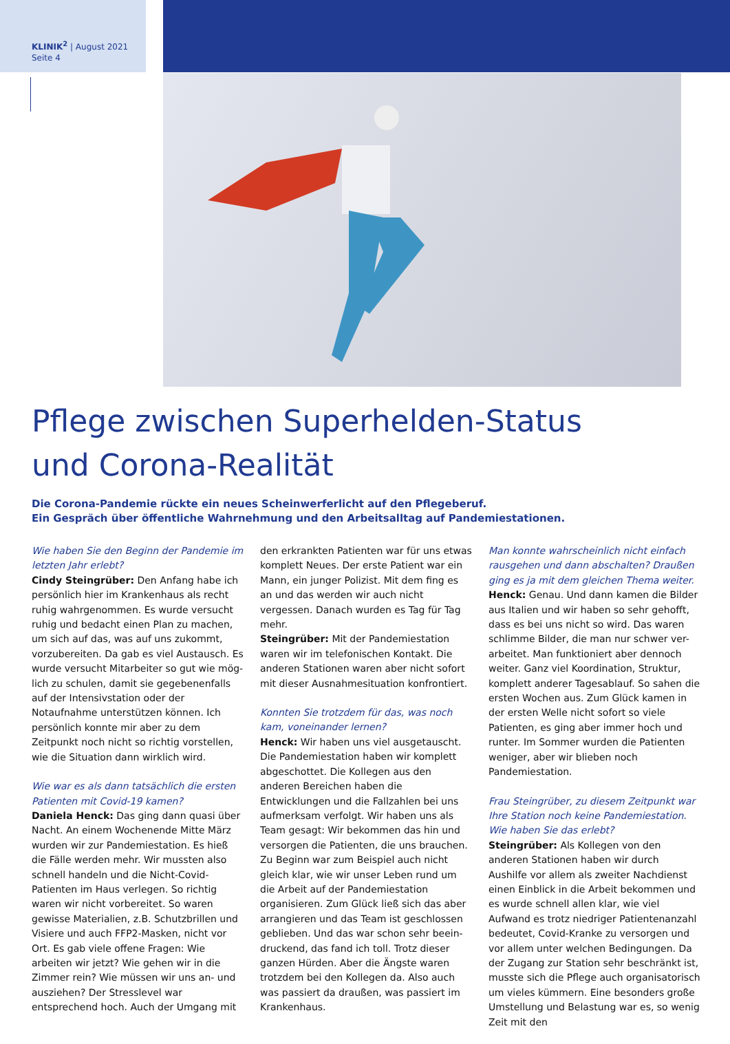KLINIK<sup>2</sup> | August 2021
Seite 4
Pflege zwischen Superhelden-Status
und Corona-Realität
Die Corona-Pandemie rückte ein neues Scheinwerferlicht auf den Pflegeberuf.
Ein Gespräch über öffentliche Wahrnehmung und den Arbeitsalltag auf Pandemiestationen.
Wie haben Sie den Beginn der Pandemie im letzten Jahr erlebt?
Cindy Steingrüber: Den Anfang habe ich persönlich hier im Krankenhaus als recht ruhig wahrgenommen. Es wurde versucht ruhig und bedacht einen Plan zu machen, um sich auf das, was auf uns zukommt, vorzubereiten. Da gab es viel Austausch. Es wurde versucht Mitarbeiter so gut wie mög-lich zu schulen, damit sie gegebenenfalls auf der Intensivstation oder der Notaufnahme unterstützen können. Ich persönlich konnte mir aber zu dem Zeitpunkt noch nicht so richtig vorstellen, wie die Situation dann wirklich wird.
Wie war es als dann tatsächlich die ersten Patienten mit Covid-19 kamen?
Daniela Henck: Das ging dann quasi über Nacht. An einem Wochenende Mitte März wurden wir zur Pandemiestation. Es hieß die Fälle werden mehr. Wir mussten also schnell handeln und die Nicht-Covid-Patienten im Haus verlegen. So richtig waren wir nicht vorbereitet. So waren gewisse Materialien, z.B. Schutzbrillen und Visiere und auch FFP2-Masken, nicht vor Ort. Es gab viele offene Fragen: Wie arbeiten wir jetzt? Wie gehen wir in die Zimmer rein? Wie müssen wir uns an- und ausziehen? Der Stresslevel war entsprechend hoch. Auch der Umgang mit
den erkrankten Patienten war für uns etwas komplett Neues. Der erste Patient war ein Mann, ein junger Polizist. Mit dem fing es an und das werden wir auch nicht vergessen. Danach wurden es Tag für Tag mehr.
Steingrüber: Mit der Pandemiestation waren wir im telefonischen Kontakt. Die anderen Stationen waren aber nicht sofort mit dieser Ausnahmesituation konfrontiert.
Konnten Sie trotzdem für das, was noch kam, voneinander lernen?
Henck: Wir haben uns viel ausgetauscht. Die Pandemiestation haben wir komplett abgeschottet. Die Kollegen aus den anderen Bereichen haben die Entwicklungen und die Fallzahlen bei uns aufmerksam verfolgt. Wir haben uns als Team gesagt: Wir bekommen das hin und versorgen die Patienten, die uns brauchen. Zu Beginn war zum Beispiel auch nicht gleich klar, wie wir unser Leben rund um die Arbeit auf der Pandemiestation organisieren. Zum Glück ließ sich das aber arrangieren und das Team ist geschlossen geblieben. Und das war schon sehr beein-druckend, das fand ich toll. Trotz dieser ganzen Hürden. Aber die Ängste waren trotzdem bei den Kollegen da. Also auch was passiert da draußen, was passiert im Krankenhaus.
Man konnte wahrscheinlich nicht einfach rausgehen und dann abschalten? Draußen ging es ja mit dem gleichen Thema weiter.
Henck: Genau. Und dann kamen die Bilder aus Italien und wir haben so sehr gehofft, dass es bei uns nicht so wird. Das waren schlimme Bilder, die man nur schwer ver-arbeitet. Man funktioniert aber dennoch weiter. Ganz viel Koordination, Struktur, komplett anderer Tagesablauf. So sahen die ersten Wochen aus. Zum Glück kamen in der ersten Welle nicht sofort so viele Patienten, es ging aber immer hoch und runter. Im Sommer wurden die Patienten weniger, aber wir blieben noch Pandemiestation.
Frau Steingrüber, zu diesem Zeitpunkt war Ihre Station noch keine Pandemiestation. Wie haben Sie das erlebt?
Steingrüber: Als Kollegen von den anderen Stationen haben wir durch Aushilfe vor allem als zweiter Nachdienst einen Einblick in die Arbeit bekommen und es wurde schnell allen klar, wie viel Aufwand es trotz niedriger Patientenanzahl bedeutet, Covid-Kranke zu versorgen und vor allem unter welchen Bedingungen. Da der Zugang zur Station sehr beschränkt ist, musste sich die Pflege auch organisatorisch um vieles kümmern. Eine besonders große Umstellung und Belastung war es, so wenig Zeit mit den